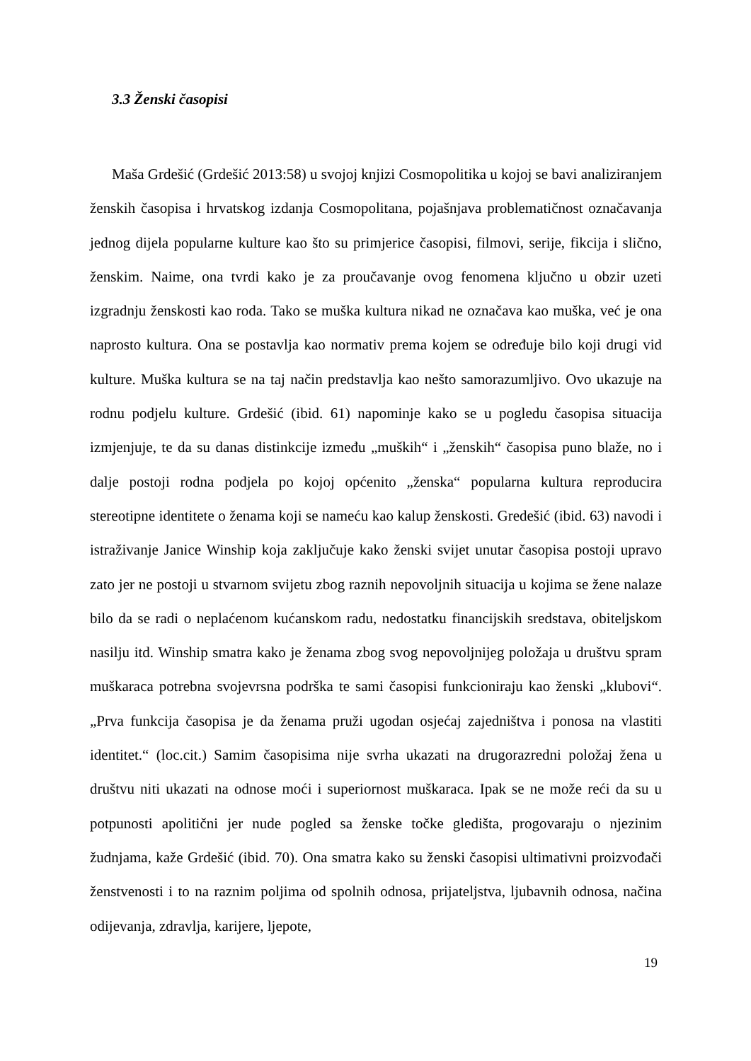3.3 Ženski časopisi
Maša Grdešić (Grdešić 2013:58) u svojoj knjizi Cosmopolitika u kojoj se bavi analiziranjem ženskih časopisa i hrvatskog izdanja Cosmopolitana, pojašnjava problematičnost označavanja jednog dijela popularne kulture kao što su primjerice časopisi, filmovi, serije, fikcija i slično, ženskim. Naime, ona tvrdi kako je za proučavanje ovog fenomena ključno u obzir uzeti izgradnju ženskosti kao roda. Tako se muška kultura nikad ne označava kao muška, već je ona naprosto kultura. Ona se postavlja kao normativ prema kojem se određuje bilo koji drugi vid kulture. Muška kultura se na taj način predstavlja kao nešto samorazumljivo. Ovo ukazuje na rodnu podjelu kulture. Grdešić (ibid. 61) napominje kako se u pogledu časopisa situacija izmjenjuje, te da su danas distinkcije između „muških“ i „ženskih“ časopisa puno blaže, no i dalje postoji rodna podjela po kojoj općenito „ženska“ popularna kultura reproducira stereotipne identitete o ženama koji se nameću kao kalup ženskosti. Gredešić (ibid. 63) navodi i istraživanje Janice Winship koja zaključuje kako ženski svijet unutar časopisa postoji upravo zato jer ne postoji u stvarnom svijetu zbog raznih nepovoljnih situacija u kojima se žene nalaze bilo da se radi o neplaćenom kućanskom radu, nedostatku financijskih sredstava, obiteljskom nasilju itd. Winship smatra kako je ženama zbog svog nepovoljnijeg položaja u društvu spram muškaraca potrebna svojevrsna podrška te sami časopisi funkcioniraju kao ženski „klubovi“. „Prva funkcija časopisa je da ženama pruži ugodan osjećaj zajedništva i ponosa na vlastiti identitet.“ (loc.cit.) Samim časopisima nije svrha ukazati na drugorazredni položaj žena u društvu niti ukazati na odnose moći i superiornost muškaraca. Ipak se ne može reći da su u potpunosti apolitični jer nude pogled sa ženske točke gledišta, progovaraju o njezinim žudnjama, kaže Grdešić (ibid. 70). Ona smatra kako su ženski časopisi ultimativni proizvođači ženstvenosti i to na raznim poljima od spolnih odnosa, prijateljstva, ljubavnih odnosa, načina odijevanja, zdravlja, karijere, ljepote,
19